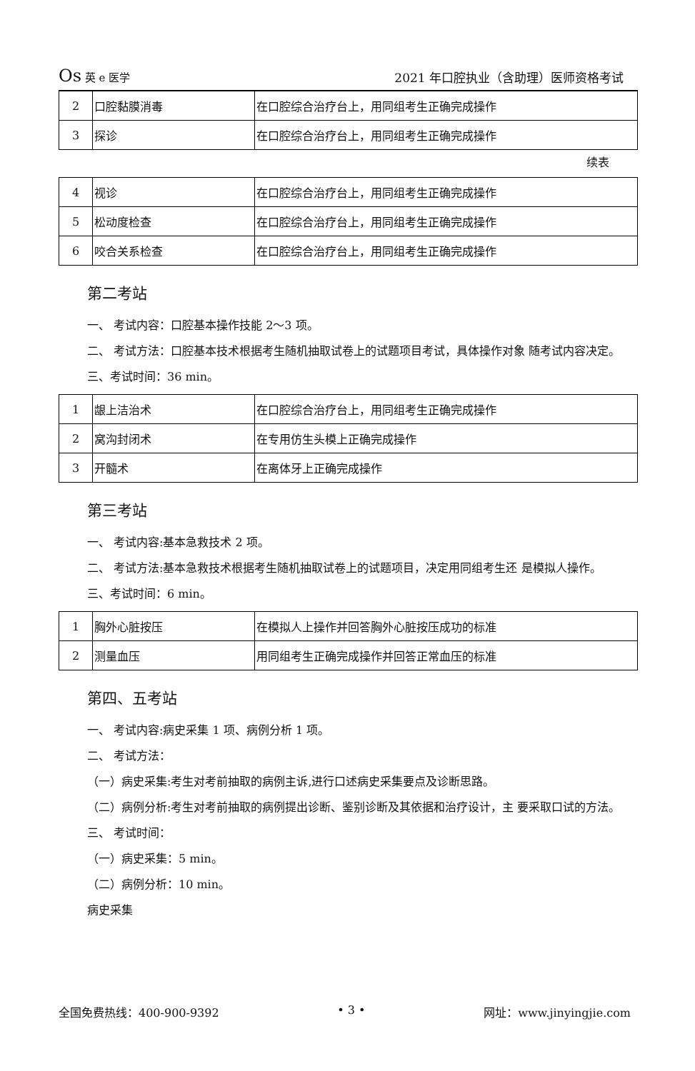Os 英 e 医学 2021 年口腔执业（含助理）医师资格考试
| 2 | 口腔黏膜消毒 | 在口腔综合治疗台上，用同组考生正确完成操作 |
| 3 | 探诊 | 在口腔综合治疗台上，用同组考生正确完成操作 |
续表
| 4 | 视诊 | 在口腔综合治疗台上，用同组考生正确完成操作 |
| 5 | 松动度检查 | 在口腔综合治疗台上，用同组考生正确完成操作 |
| 6 | 咬合关系检查 | 在口腔综合治疗台上，用同组考生正确完成操作 |
第二考站
一、 考试内容：口腔基本操作技能 2〜3 项。
二、 考试方法：口腔基本技术根据考生随机抽取试卷上的试题项目考试，具体操作对象 随考试内容决定。
三、考试时间：36 min。
| 1 | 龈上洁治术 | 在口腔综合治疗台上，用同组考生正确完成操作 |
| 2 | 窝沟封闭术 | 在专用仿生头模上正确完成操作 |
| 3 | 开髓术 | 在离体牙上正确完成操作 |
第三考站
一、 考试内容:基本急救技术 2 项。
二、 考试方法:基本急救技术根据考生随机抽取试卷上的试题项目，决定用同组考生还 是模拟人操作。
三、考试时间：6 min。
| 1 | 胸外心脏按压 | 在模拟人上操作并回答胸外心脏按压成功的标准 |
| 2 | 测量血压 | 用同组考生正确完成操作并回答正常血压的标准 |
第四、五考站
一、 考试内容:病史采集 1 项、病例分析 1 项。
二、 考试方法：
（一）病史采集:考生对考前抽取的病例主诉,进行口述病史采集要点及诊断思路。
（二）病例分析:考生对考前抽取的病例提出诊断、鉴别诊断及其依据和治疗设计，主 要采取口试的方法。
三、 考试时间：
（一）病史采集：5 min。
（二）病例分析：10 min。
病史采集
全国免费热线：400-900-9392 • 3 • 网址：www.jinyingjie.com